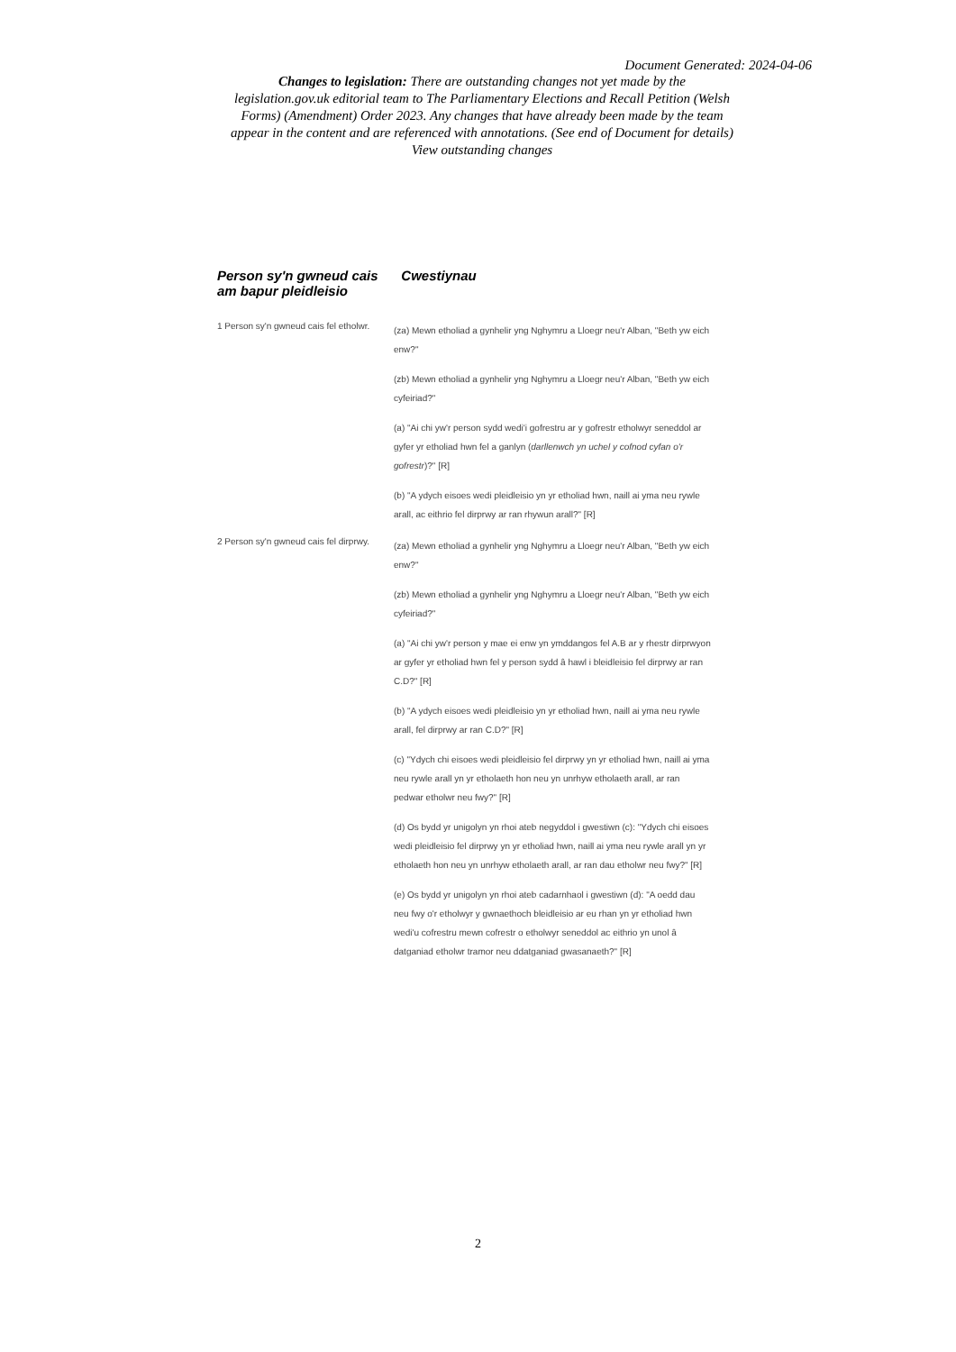Document Generated: 2024-04-06
Changes to legislation: There are outstanding changes not yet made by the legislation.gov.uk editorial team to The Parliamentary Elections and Recall Petition (Welsh Forms) (Amendment) Order 2023. Any changes that have already been made by the team appear in the content and are referenced with annotations. (See end of Document for details) View outstanding changes
| Person sy'n gwneud cais am bapur pleidleisio | Cwestiynau |
| --- | --- |
| 1 Person sy'n gwneud cais fel etholwr. | (za) Mewn etholiad a gynhelir yng Nghymru a Lloegr neu'r Alban, "Beth yw eich enw?" (zb) Mewn etholiad a gynhelir yng Nghymru a Lloegr neu'r Alban, "Beth yw eich cyfeiriad?" (a) "Ai chi yw'r person sydd wedi'i gofrestru ar y gofrestr etholwyr seneddol ar gyfer yr etholiad hwn fel a ganlyn ( darllenwch yn uchel y cofnod cyfan o'r gofrestr )?" [R] (b) "A ydych eisoes wedi pleidleisio yn yr etholiad hwn, naill ai yma neu rywle arall, ac eithrio fel dirprwy ar ran rhywun arall?" [R] |
| 2 Person sy'n gwneud cais fel dirprwy. | (za) Mewn etholiad a gynhelir yng Nghymru a Lloegr neu'r Alban, "Beth yw eich enw?" (zb) Mewn etholiad a gynhelir yng Nghymru a Lloegr neu'r Alban, "Beth yw eich cyfeiriad?" (a) "Ai chi yw'r person y mae ei enw yn ymddangos fel A.B ar y rhestr dirprwyon ar gyfer yr etholiad hwn fel y person sydd â hawl i bleidleisio fel dirprwy ar ran C.D?" [R] (b) "A ydych eisoes wedi pleidleisio yn yr etholiad hwn, naill ai yma neu rywle arall, fel dirprwy ar ran C.D?" [R] (c) "Ydych chi eisoes wedi pleidleisio fel dirprwy yn yr etholiad hwn, naill ai yma neu rywle arall yn yr etholaeth hon neu yn unrhyw etholaeth arall, ar ran pedwar etholwr neu fwy?" [R] (d) Os bydd yr unigolyn yn rhoi ateb negyddol i gwestiwn (c): "Ydych chi eisoes wedi pleidleisio fel dirprwy yn yr etholiad hwn, naill ai yma neu rywle arall yn yr etholaeth hon neu yn unrhyw etholaeth arall, ar ran dau etholwr neu fwy?" [R] (e) Os bydd yr unigolyn yn rhoi ateb cadarnhaol i gwestiwn (d): "A oedd dau neu fwy o'r etholwyr y gwnaethoch bleidleisio ar eu rhan yn yr etholiad hwn wedi'u cofrestru mewn cofrestr o etholwyr seneddol ac eithrio yn unol â datganiad etholwr tramor neu ddatganiad gwasanaeth?" [R] |
2